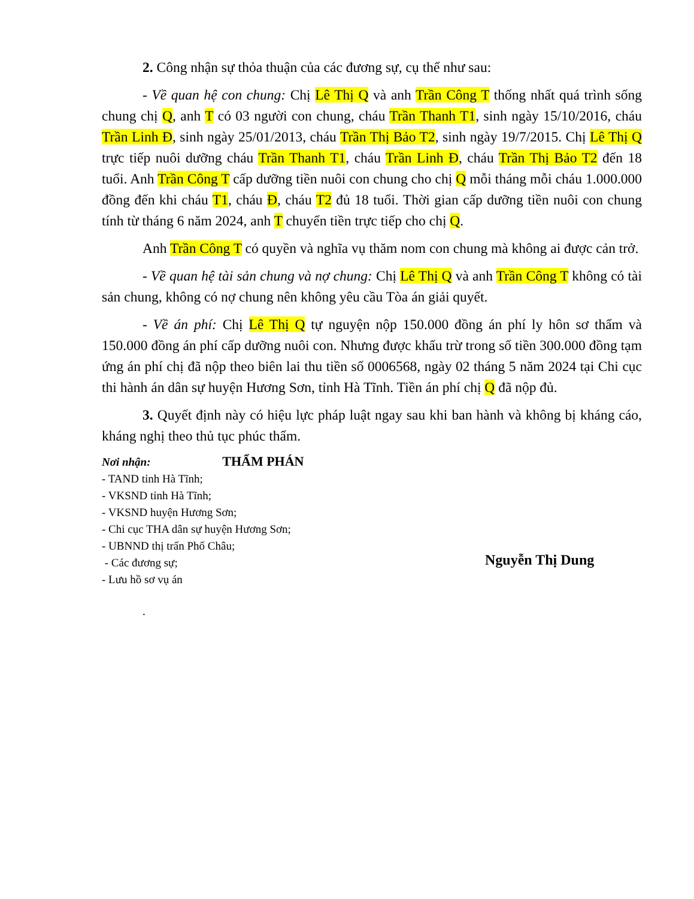2. Công nhận sự thỏa thuận của các đương sự, cụ thể như sau:
- Về quan hệ con chung: Chị Lê Thị Q và anh Trần Công T thống nhất quá trình sống chung chị Q, anh T có 03 người con chung, cháu Trần Thanh T1, sinh ngày 15/10/2016, cháu Trần Linh Đ, sinh ngày 25/01/2013, cháu Trần Thị Bảo T2, sinh ngày 19/7/2015. Chị Lê Thị Q trực tiếp nuôi dưỡng cháu Trần Thanh T1, cháu Trần Linh Đ, cháu Trần Thị Bảo T2 đến 18 tuổi. Anh Trần Công T cấp dưỡng tiền nuôi con chung cho chị Q mỗi tháng mỗi cháu 1.000.000 đồng đến khi cháu T1, cháu Đ, cháu T2 đủ 18 tuổi. Thời gian cấp dưỡng tiền nuôi con chung tính từ tháng 6 năm 2024, anh T chuyển tiền trực tiếp cho chị Q.
Anh Trần Công T có quyền và nghĩa vụ thăm nom con chung mà không ai được cản trở.
- Về quan hệ tài sản chung và nợ chung: Chị Lê Thị Q và anh Trần Công T không có tài sản chung, không có nợ chung nên không yêu cầu Tòa án giải quyết.
- Về án phí: Chị Lê Thị Q tự nguyện nộp 150.000 đồng án phí ly hôn sơ thẩm và 150.000 đồng án phí cấp dưỡng nuôi con. Nhưng được khấu trừ trong số tiền 300.000 đồng tạm ứng án phí chị đã nộp theo biên lai thu tiền số 0006568, ngày 02 tháng 5 năm 2024 tại Chi cục thi hành án dân sự huyện Hương Sơn, tỉnh Hà Tĩnh. Tiền án phí chị Q đã nộp đủ.
3. Quyết định này có hiệu lực pháp luật ngay sau khi ban hành và không bị kháng cáo, kháng nghị theo thủ tục phúc thẩm.
Nơi nhận: THẨM PHÁN
- TAND tỉnh Hà Tĩnh;
- VKSND tỉnh Hà Tĩnh;
- VKSND huyện Hương Sơn;
- Chi cục THA dân sự huyện Hương Sơn;
- UBNND thị trấn Phố Châu;
- Các đương sự;
- Lưu hồ sơ vụ án
.
Nguyễn Thị Dung